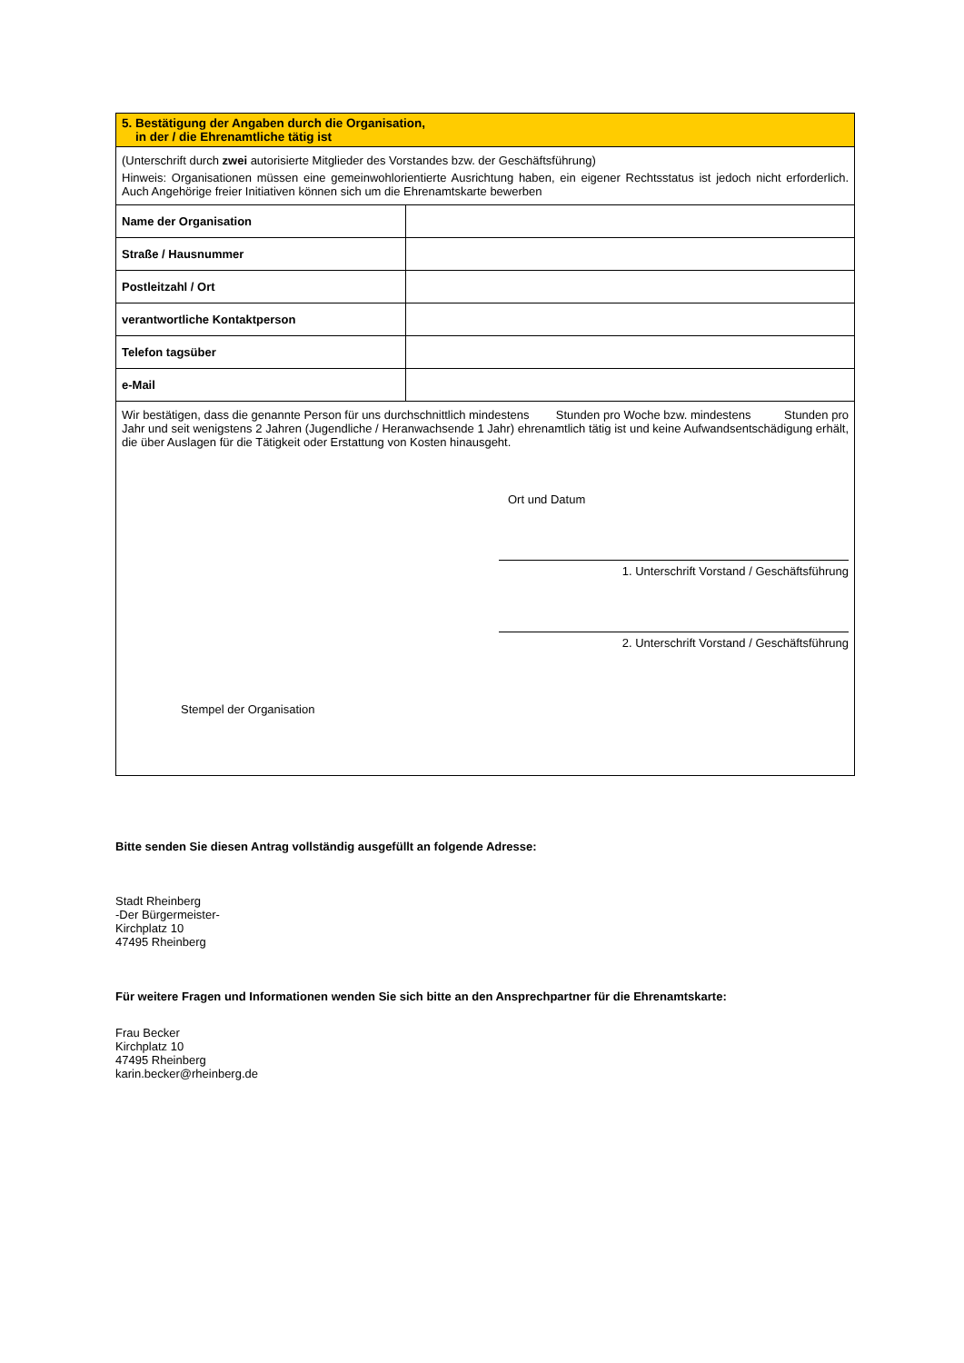| 5. Bestätigung der Angaben durch die Organisation, in der / die Ehrenamtliche tätig ist | |
| (Unterschrift durch zwei autorisierte Mitglieder des Vorstandes bzw. der Geschäftsführung) Hinweis: Organisationen müssen eine gemeinwohlorientierte Ausrichtung haben, ein eigener Rechtsstatus ist jedoch nicht erforderlich. Auch Angehörige freier Initiativen können sich um die Ehrenamtskarte bewerben | |
| Name der Organisation | |
| Straße / Hausnummer | |
| Postleitzahl / Ort | |
| verantwortliche Kontaktperson | |
| Telefon tagsüber | |
| e-Mail | |
| Wir bestätigen, dass die genannte Person für uns durchschnittlich mindestens Stunden pro Woche bzw. mindestens Stunden pro Jahr und seit wenigstens 2 Jahren (Jugendliche / Heranwachsende 1 Jahr) ehrenamtlich tätig ist und keine Aufwandsentschädigung erhält, die über Auslagen für die Tätigkeit oder Erstattung von Kosten hinausgeht. Stempel der Organisation Ort und Datum 1. Unterschrift Vorstand / Geschäftsführung 2. Unterschrift Vorstand / Geschäftsführung | |
Bitte senden Sie diesen Antrag vollständig ausgefüllt an folgende Adresse:
Stadt Rheinberg
-Der Bürgermeister-
Kirchplatz 10
47495 Rheinberg
Für weitere Fragen und Informationen wenden Sie sich bitte an den Ansprechpartner für die Ehrenamtskarte:
Frau Becker
Kirchplatz 10
47495 Rheinberg
karin.becker@rheinberg.de